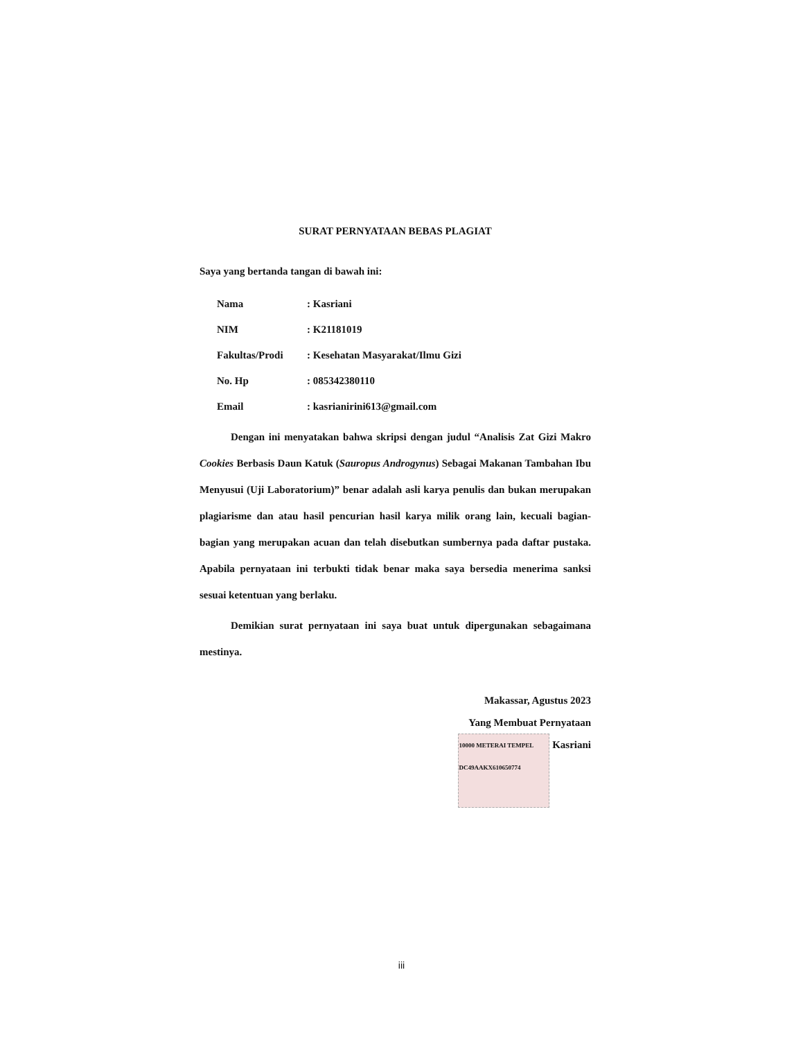SURAT PERNYATAAN BEBAS PLAGIAT
Saya yang bertanda tangan di bawah ini:
| Nama | : Kasriani |
| NIM | : K21181019 |
| Fakultas/Prodi | : Kesehatan Masyarakat/Ilmu Gizi |
| No. Hp | : 085342380110 |
| Email | : kasrianirini613@gmail.com |
Dengan ini menyatakan bahwa skripsi dengan judul “Analisis Zat Gizi Makro Cookies Berbasis Daun Katuk (Sauropus Androgynus) Sebagai Makanan Tambahan Ibu Menyusui (Uji Laboratorium)” benar adalah asli karya penulis dan bukan merupakan plagiarisme dan atau hasil pencurian hasil karya milik orang lain, kecuali bagian-bagian yang merupakan acuan dan telah disebutkan sumbernya pada daftar pustaka. Apabila pernyataan ini terbukti tidak benar maka saya bersedia menerima sanksi sesuai ketentuan yang berlaku.
Demikian surat pernyataan ini saya buat untuk dipergunakan sebagaimana mestinya.
Makassar, Agustus 2023
Yang Membuat Pernyataan
10000 METERAI TEMPEL
DC49AAKX610650774 Kasriani
iii